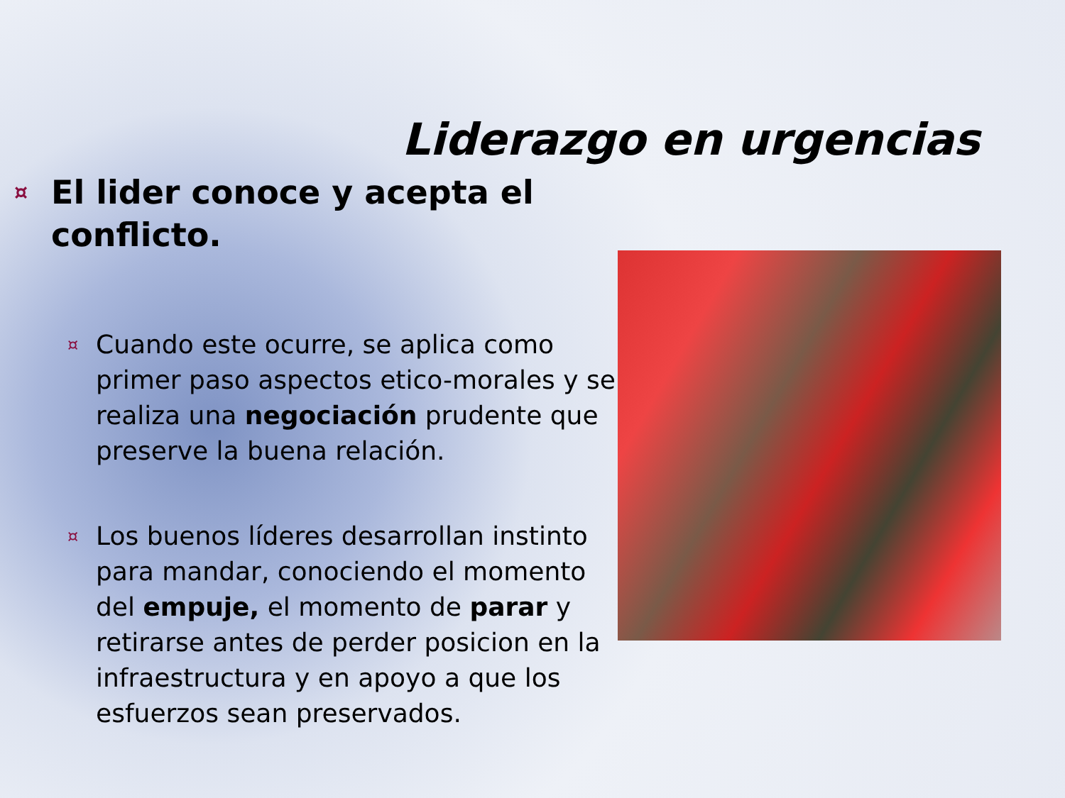Liderazgo en urgencias
¤
El lider conoce y acepta el conflicto.
¤
Cuando este ocurre, se aplica como primer paso aspectos etico-morales y se realiza una negociación prudente que preserve la buena relación.
¤
Los buenos líderes desarrollan instinto para mandar, conociendo el momento del empuje, el momento de parar y retirarse antes de perder posicion en la infraestructura y en apoyo a que los esfuerzos sean preservados.